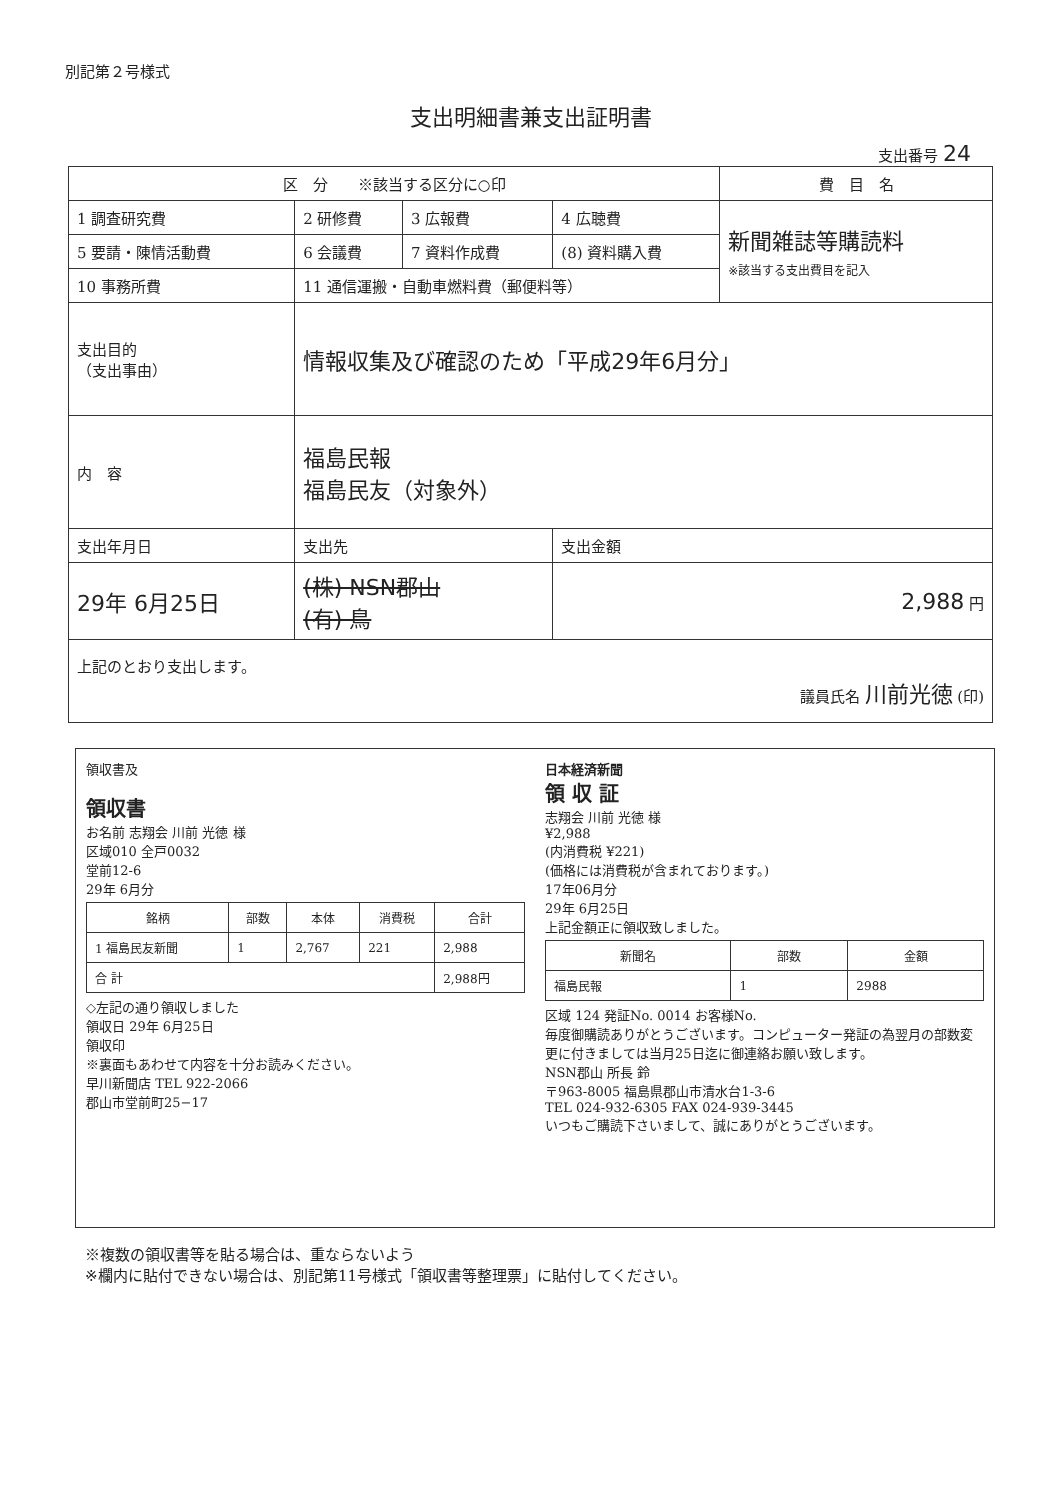別記第２号様式
支出明細書兼支出証明書
支出番号 24
| 区 分 ※該当する区分に○印 | | | | 費 目 名 |
| --- | --- | --- | --- | --- |
| 1 調査研究費 | 2 研修費 | 3 広報費 | 4 広聴費 | 新聞雑誌等購読料 ※該当する支出費目を記入 |
| 5 要請・陳情活動費 | 6 会議費 | 7 資料作成費 | (8) 資料購入費 | |
| 10 事務所費 | 11 通信運搬・自動車燃料費（郵便料等） | | | |
| 支出目的 （支出事由） | 情報収集及び確認のため「平成29年6月分」 | | | |
| 内 容 | 福島民報 福島民友（対象外） | | | |
| 支出年月日 | 支出先 | | 支出金額 | |
| 29年 6月25日 | (株) NSN郡山 (有) 鳥 | | 2,988 円 | |
| 上記のとおり支出します。 議員氏名 川前光徳 (印) | | | | |
領収書及
領収書
お名前 志翔会 川前 光徳 様
区域010 全戸0032
堂前12-6
29年 6月分
| 銘柄 | 部数 | 本体 | 消費税 | 合計 |
| --- | --- | --- | --- | --- |
| 1 福島民友新聞 | 1 | 2,767 | 221 | 2,988 |
| 合 計 | | | | 2,988円 |
◇左記の通り領収しました
領収日 29年 6月25日
領収印
※裏面もあわせて内容を十分お読みください。
早川新聞店 TEL 922-2066
郡山市堂前町25−17
日本経済新聞
領 収 証
志翔会 川前 光徳 様
¥2,988
(内消費税 ¥221)
(価格には消費税が含まれております。)
17年06月分
29年 6月25日
上記金額正に領収致しました。
| 新聞名 | 部数 | 金額 |
| --- | --- | --- |
| 福島民報 | 1 | 2988 |
区域 124 発証No. 0014 お客様No.
毎度御購読ありがとうございます。コンピューター発証の為翌月の部数変更に付きましては当月25日迄に御連絡お願い致します。
NSN郡山 所長 鈴
〒963-8005 福島県郡山市清水台1-3-6
TEL 024-932-6305 FAX 024-939-3445
いつもご購読下さいまして、誠にありがとうございます。
※複数の領収書等を貼る場合は、重ならないよう
※欄内に貼付できない場合は、別記第11号様式「領収書等整理票」に貼付してください。